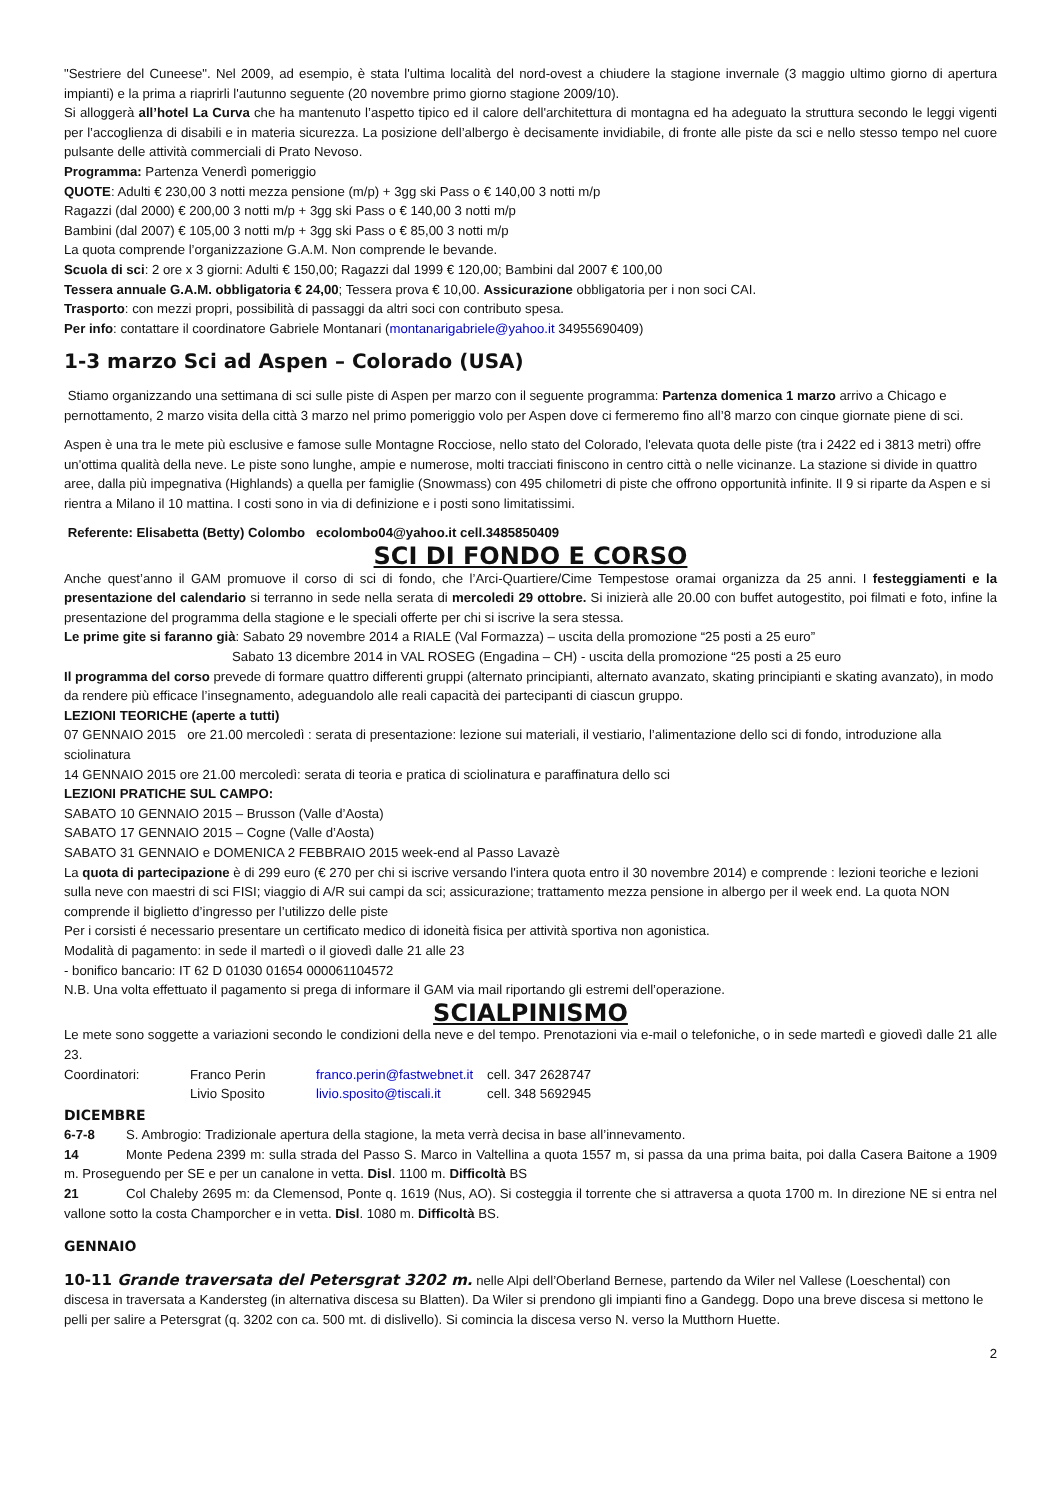"Sestriere del Cuneese". Nel 2009, ad esempio, è stata l'ultima località del nord-ovest a chiudere la stagione invernale (3 maggio ultimo giorno di apertura impianti) e la prima a riaprirli l'autunno seguente (20 novembre primo giorno stagione 2009/10).
Si alloggerà all’hotel La Curva che ha mantenuto l’aspetto tipico ed il calore dell'architettura di montagna ed ha adeguato la struttura secondo le leggi vigenti per l’accoglienza di disabili e in materia sicurezza. La posizione dell’albergo è decisamente invidiabile, di fronte alle piste da sci e nello stesso tempo nel cuore pulsante delle attività commerciali di Prato Nevoso.
Programma: Partenza Venerdì pomeriggio
QUOTE: Adulti € 230,00 3 notti mezza pensione (m/p) + 3gg ski Pass o € 140,00 3 notti m/p
Ragazzi (dal 2000) € 200,00 3 notti m/p + 3gg ski Pass o € 140,00 3 notti m/p
Bambini (dal 2007) € 105,00 3 notti m/p + 3gg ski Pass o € 85,00 3 notti m/p
La quota comprende l’organizzazione G.A.M. Non comprende le bevande.
Scuola di sci: 2 ore x 3 giorni: Adulti € 150,00; Ragazzi dal 1999 € 120,00; Bambini dal 2007 € 100,00
Tessera annuale G.A.M. obbligatoria € 24,00; Tessera prova € 10,00. Assicurazione obbligatoria per i non soci CAI.
Trasporto: con mezzi propri, possibilità di passaggi da altri soci con contributo spesa.
Per info: contattare il coordinatore Gabriele Montanari (montanarigabriele@yahoo.it 34955690409)
1-3 marzo Sci ad Aspen – Colorado (USA)
Stiamo organizzando una settimana di sci sulle piste di Aspen per marzo con il seguente programma: Partenza domenica 1 marzo arrivo a Chicago e pernottamento, 2 marzo visita della città 3 marzo nel primo pomeriggio volo per Aspen dove ci fermeremo fino all’8 marzo con cinque giornate piene di sci.
Aspen è una tra le mete più esclusive e famose sulle Montagne Rocciose, nello stato del Colorado, l'elevata quota delle piste (tra i 2422 ed i 3813 metri) offre un'ottima qualità della neve. Le piste sono lunghe, ampie e numerose, molti tracciati finiscono in centro città o nelle vicinanze. La stazione si divide in quattro aree, dalla più impegnativa (Highlands) a quella per famiglie (Snowmass) con 495 chilometri di piste che offrono opportunità infinite. Il 9 si riparte da Aspen e si rientra a Milano il 10 mattina. I costi sono in via di definizione e i posti sono limitatissimi.
Referente: Elisabetta (Betty) Colombo ecolombo04@yahoo.it cell.3485850409
SCI DI FONDO E CORSO
Anche quest’anno il GAM promuove il corso di sci di fondo, che l’Arci-Quartiere/Cime Tempestose oramai organizza da 25 anni. I festeggiamenti e la presentazione del calendario si terranno in sede nella serata di mercoledi 29 ottobre. Si inizierà alle 20.00 con buffet autogestito, poi filmati e foto, infine la presentazione del programma della stagione e le speciali offerte per chi si iscrive la sera stessa.
Le prime gite si faranno già: Sabato 29 novembre 2014 a RIALE (Val Formazza) – uscita della promozione “25 posti a 25 euro”
Sabato 13 dicembre 2014 in VAL ROSEG (Engadina – CH) - uscita della promozione “25 posti a 25 euro
Il programma del corso prevede di formare quattro differenti gruppi (alternato principianti, alternato avanzato, skating principianti e skating avanzato), in modo da rendere più efficace l’insegnamento, adeguandolo alle reali capacità dei partecipanti di ciascun gruppo.
LEZIONI TEORICHE (aperte a tutti)
07 GENNAIO 2015 ore 21.00 mercoledì : serata di presentazione: lezione sui materiali, il vestiario, l’alimentazione dello sci di fondo, introduzione alla sciolinatura
14 GENNAIO 2015 ore 21.00 mercoledì: serata di teoria e pratica di sciolinatura e paraffinatura dello sci
LEZIONI PRATICHE SUL CAMPO:
SABATO 10 GENNAIO 2015 – Brusson (Valle d’Aosta)
SABATO 17 GENNAIO 2015 – Cogne (Valle d’Aosta)
SABATO 31 GENNAIO e DOMENICA 2 FEBBRAIO 2015 week-end al Passo Lavazè
La quota di partecipazione è di 299 euro (€ 270 per chi si iscrive versando l'intera quota entro il 30 novembre 2014) e comprende : lezioni teoriche e lezioni sulla neve con maestri di sci FISI; viaggio di A/R sui campi da sci; assicurazione; trattamento mezza pensione in albergo per il week end. La quota NON comprende il biglietto d’ingresso per l’utilizzo delle piste
Per i corsisti é necessario presentare un certificato medico di idoneità fisica per attività sportiva non agonistica.
Modalità di pagamento: in sede il martedì o il giovedì dalle 21 alle 23
- bonifico bancario: IT 62 D 01030 01654 000061104572
N.B. Una volta effettuato il pagamento si prega di informare il GAM via mail riportando gli estremi dell’operazione.
SCIALPINISMO
Le mete sono soggette a variazioni secondo le condizioni della neve e del tempo. Prenotazioni via e-mail o telefoniche, o in sede martedì e giovedì dalle 21 alle 23.
| Coordinatori: | Franco Perin | franco.perin@fastwebnet.it | cell. 347 2628747 |
| | Livio Sposito | livio.sposito@tiscali.it | cell. 348 5692945 |
DICEMBRE
6-7-8 S. Ambrogio: Tradizionale apertura della stagione, la meta verrà decisa in base all’innevamento.
14 Monte Pedena 2399 m: sulla strada del Passo S. Marco in Valtellina a quota 1557 m, si passa da una prima baita, poi dalla Casera Baitone a 1909 m. Proseguendo per SE e per un canalone in vetta. Disl. 1100 m. Difficoltà BS
21 Col Chaleby 2695 m: da Clemensod, Ponte q. 1619 (Nus, AO). Si costeggia il torrente che si attraversa a quota 1700 m. In direzione NE si entra nel vallone sotto la costa Champorcher e in vetta. Disl. 1080 m. Difficoltà BS.
GENNAIO
10-11 Grande traversata del Petersgrat 3202 m. nelle Alpi dell’Oberland Bernese, partendo da Wiler nel Vallese (Loeschental) con discesa in traversata a Kandersteg (in alternativa discesa su Blatten). Da Wiler si prendono gli impianti fino a Gandegg. Dopo una breve discesa si mettono le pelli per salire a Petersgrat (q. 3202 con ca. 500 mt. di dislivello). Si comincia la discesa verso N. verso la Mutthorn Huette.
2